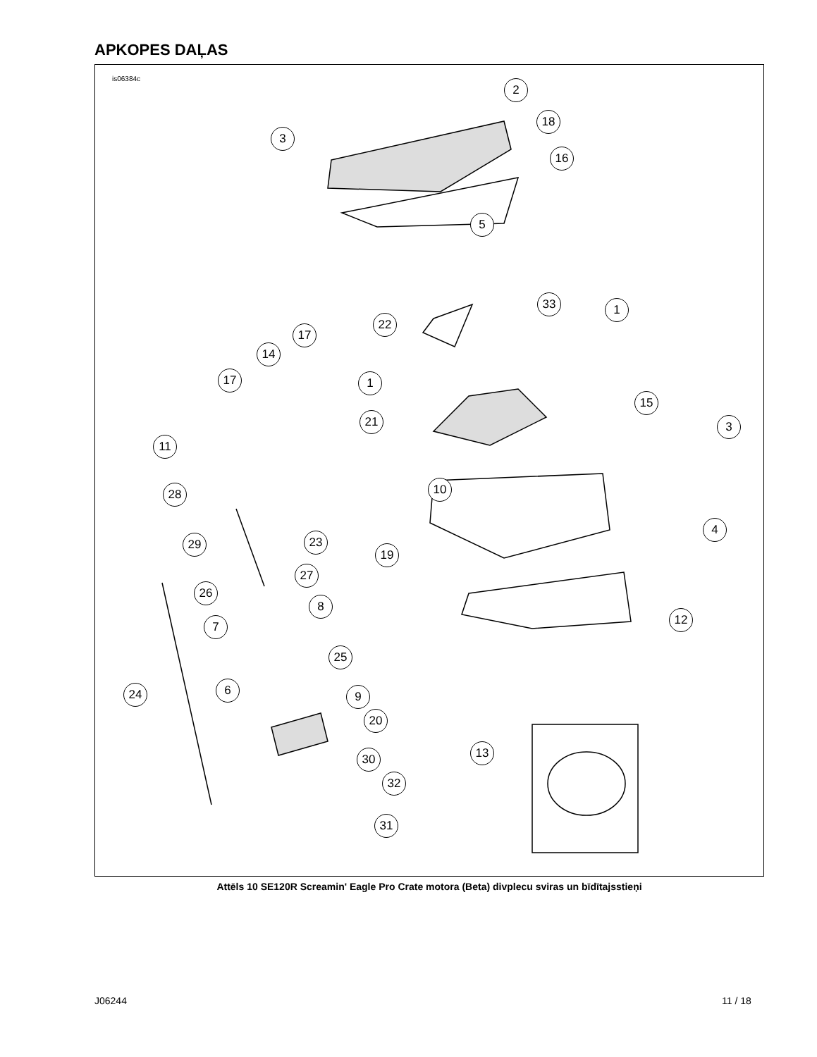APKOPES DAĻAS
is06384c 2
3
18
16
5
33 1
22
17
14
17 1
15
21 3
11
10
28
4
23
29
19
27
26
8
12
7
25
6
24 9
20
13
30
32
31
Attēls 10 SE120R Screamin' Eagle Pro Crate motora (Beta) divplecu sviras un bīdītajsstieņi
J06244 11 / 18